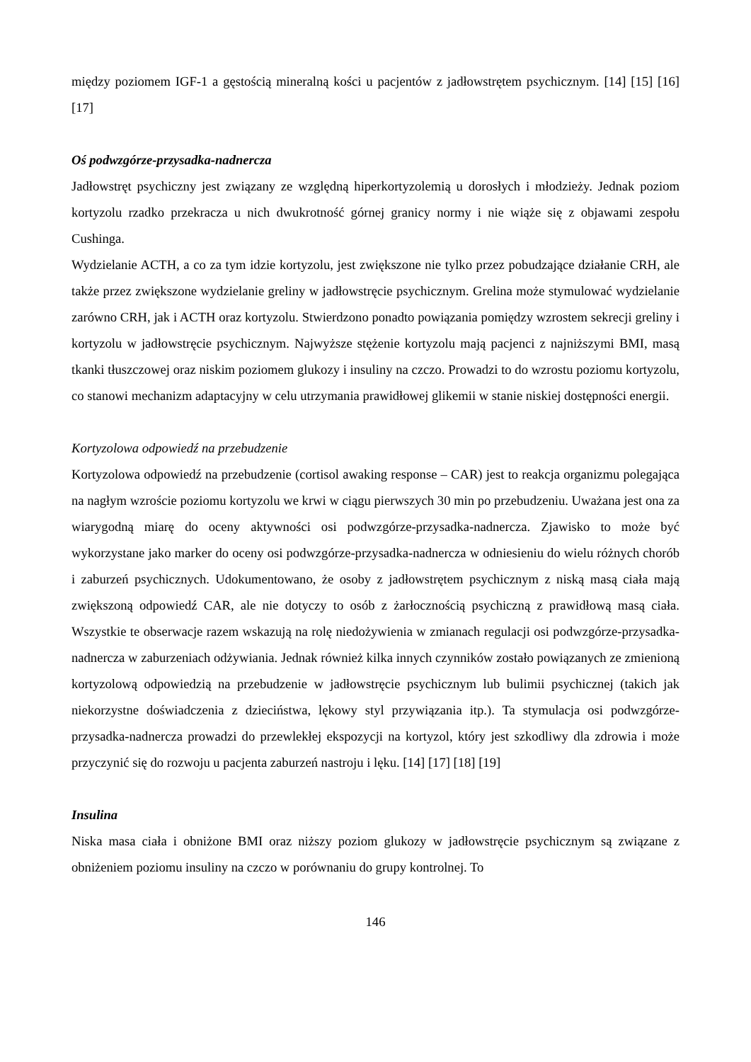między poziomem IGF-1 a gęstością mineralną kości u pacjentów z jadłowstrętem psychicznym. [14] [15] [16] [17]
Oś podwzgórze-przysadka-nadnercza
Jadłowstręt psychiczny jest związany ze względną hiperkortyzolemią u dorosłych i młodzieży. Jednak poziom kortyzolu rzadko przekracza u nich dwukrotność górnej granicy normy i nie wiąże się z objawami zespołu Cushinga.
Wydzielanie ACTH, a co za tym idzie kortyzolu, jest zwiększone nie tylko przez pobudzające działanie CRH, ale także przez zwiększone wydzielanie greliny w jadłowstręcie psychicznym. Grelina może stymulować wydzielanie zarówno CRH, jak i ACTH oraz kortyzolu. Stwierdzono ponadto powiązania pomiędzy wzrostem sekrecji greliny i kortyzolu w jadłowstręcie psychicznym. Najwyższe stężenie kortyzolu mają pacjenci z najniższymi BMI, masą tkanki tłuszczowej oraz niskim poziomem glukozy i insuliny na czczo. Prowadzi to do wzrostu poziomu kortyzolu, co stanowi mechanizm adaptacyjny w celu utrzymania prawidłowej glikemii w stanie niskiej dostępności energii.
Kortyzolowa odpowiedź na przebudzenie
Kortyzolowa odpowiedź na przebudzenie (cortisol awaking response – CAR) jest to reakcja organizmu polegająca na nagłym wzroście poziomu kortyzolu we krwi w ciągu pierwszych 30 min po przebudzeniu. Uważana jest ona za wiarygodną miarę do oceny aktywności osi podwzgórze-przysadka-nadnercza. Zjawisko to może być wykorzystane jako marker do oceny osi podwzgórze-przysadka-nadnercza w odniesieniu do wielu różnych chorób i zaburzeń psychicznych. Udokumentowano, że osoby z jadłowstrętem psychicznym z niską masą ciała mają zwiększoną odpowiedź CAR, ale nie dotyczy to osób z żarłocznością psychiczną z prawidłową masą ciała. Wszystkie te obserwacje razem wskazują na rolę niedożywienia w zmianach regulacji osi podwzgórze-przysadka-nadnercza w zaburzeniach odżywiania. Jednak również kilka innych czynników zostało powiązanych ze zmienioną kortyzolową odpowiedzią na przebudzenie w jadłowstręcie psychicznym lub bulimii psychicznej (takich jak niekorzystne doświadczenia z dzieciństwa, lękowy styl przywiązania itp.). Ta stymulacja osi podwzgórze-przysadka-nadnercza prowadzi do przewlekłej ekspozycji na kortyzol, który jest szkodliwy dla zdrowia i może przyczynić się do rozwoju u pacjenta zaburzeń nastroju i lęku. [14] [17] [18] [19]
Insulina
Niska masa ciała i obniżone BMI oraz niższy poziom glukozy w jadłowstręcie psychicznym są związane z obniżeniem poziomu insuliny na czczo w porównaniu do grupy kontrolnej. To
146